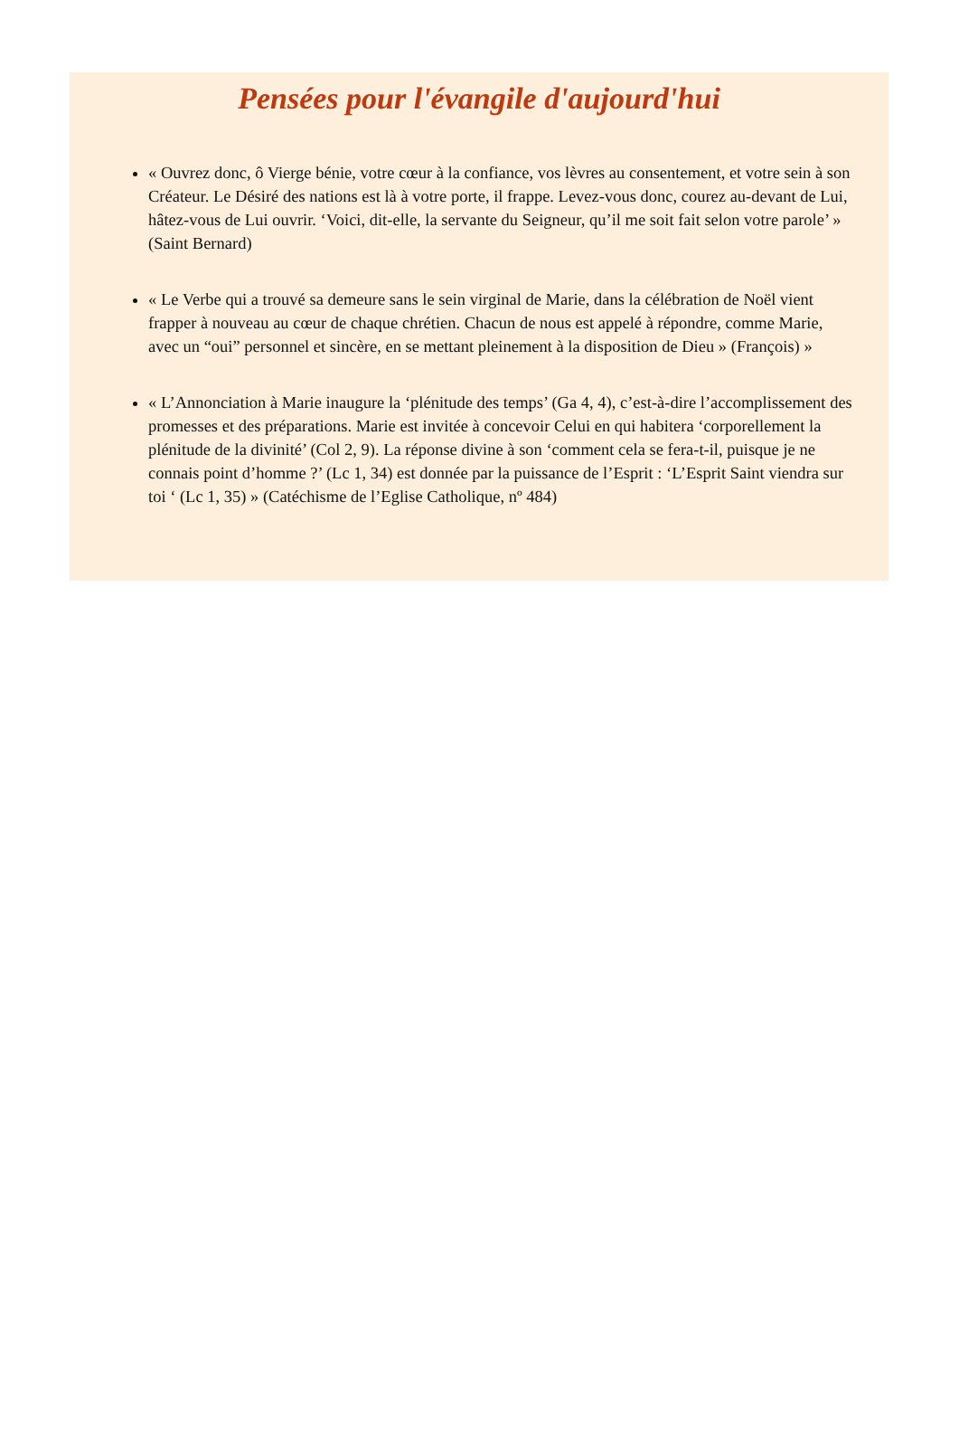Pensées pour l'évangile d'aujourd'hui
« Ouvrez donc, ô Vierge bénie, votre cœur à la confiance, vos lèvres au consentement, et votre sein à son Créateur. Le Désiré des nations est là à votre porte, il frappe. Levez-vous donc, courez au-devant de Lui, hâtez-vous de Lui ouvrir. ‘Voici, dit-elle, la servante du Seigneur, qu’il me soit fait selon votre parole’ » (Saint Bernard)
« Le Verbe qui a trouvé sa demeure sans le sein virginal de Marie, dans la célébration de Noël vient frapper à nouveau au cœur de chaque chrétien. Chacun de nous est appelé à répondre, comme Marie, avec un “oui” personnel et sincère, en se mettant pleinement à la disposition de Dieu » (François) »
« L’Annonciation à Marie inaugure la ‘plénitude des temps’ (Ga 4, 4), c’est-à-dire l’accomplissement des promesses et des préparations. Marie est invitée à concevoir Celui en qui habitera ‘corporellement la plénitude de la divinité’ (Col 2, 9). La réponse divine à son ‘comment cela se fera-t-il, puisque je ne connais point d’homme ?’ (Lc 1, 34) est donnée par la puissance de l’Esprit : ‘L’Esprit Saint viendra sur toi ‘ (Lc 1, 35) » (Catéchisme de l’Eglise Catholique, nº 484)